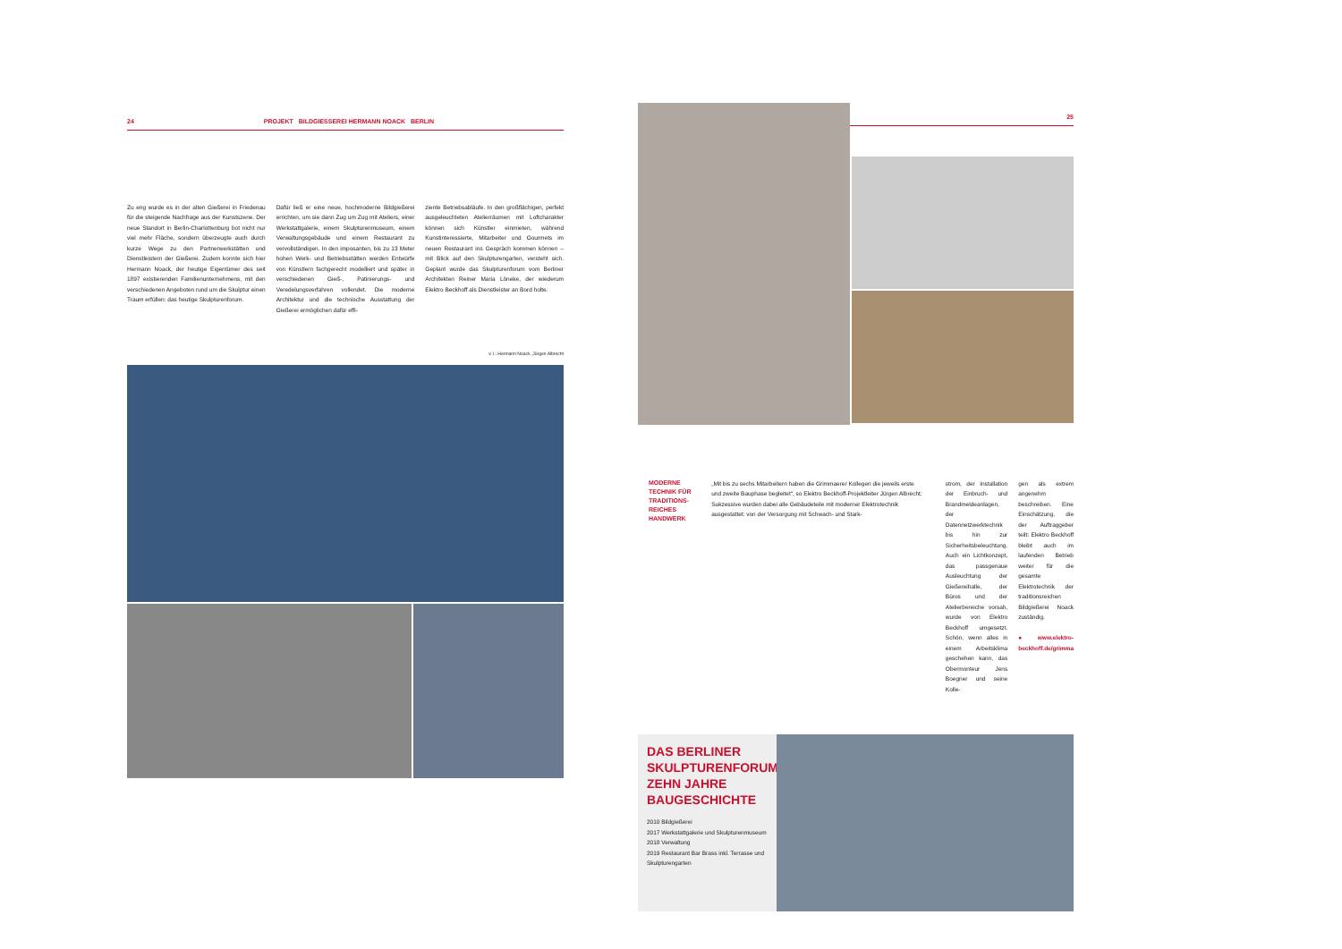24 PROJEKT BILDGIESSEREI HERMANN NOACK BERLIN
Zu eng wurde es in der alten Gießerei in Friedenau für die steigende Nachfrage aus der Kunstszene. Der neue Standort in Berlin-Charlottenburg bot nicht nur viel mehr Fläche, sondern überzeugte auch durch kurze Wege zu den Partnerwerkstätten und Dienstleistern der Gießerei. Zudem konnte sich hier Hermann Noack, der heutige Eigentümer des seit 1897 existierenden Familienunternehmens, mit den verschiedenen Angeboten rund um die Skulptur einen Traum erfüllen: das heutige Skulpturenforum.
Dafür ließ er eine neue, hochmoderne Bildgießerei errichten, um sie dann Zug um Zug mit Ateliers, einer Werkstattgalerie, einem Skulpturenmuseum, einem Verwaltungsgebäude und einem Restaurant zu vervollständigen. In den imposanten, bis zu 13 Meter hohen Werk- und Betriebsstätten werden Entwürfe von Künstlern fachgerecht modelliert und später in verschiedenen Gieß-, Patinierungs- und Veredelungsverfahren vollendet. Die moderne Architektur und die technische Ausstattung der Gießerei ermöglichen dafür effi-
ziente Betriebsabläufe. In den großflächigen, perfekt ausgeleuchteten Atelierräumen mit Loftcharakter können sich Künstler einmieten, während Kunstinteressierte, Mitarbeiter und Gourmets im neuen Restaurant ins Gespräch kommen können – mit Blick auf den Skulpturengarten, versteht sich. Geplant wurde das Skulpturenforum vom Berliner Architekten Reiner Maria Löneke, der wiederum Elektro Beckhoff als Dienstleister an Bord holte.
v. l.: Hermann Noack, Jürgen Albrecht
25
MODERNE TECHNIK FÜR TRADITIONS-REICHES HANDWERK
„Mit bis zu sechs Mitarbeitern haben die Grimmaerer Kollegen die jeweils erste und zweite Bauphase begleitet“, so Elektro Beckhoff-Projektleiter Jürgen Albrecht. Sukzessive wurden dabei alle Gebäudeteile mit moderner Elektrotechnik ausgestattet: von der Versorgung mit Schwach- und Stark-
strom, der Installation der Einbruch- und Brandmeldeanlagen, der Datennetzwerktechnik bis hin zur Sicherheitsbeleuchtung. Auch ein Lichtkonzept, das passgenaue Ausleuchtung der Gießereihalle, der Büros und der Atelierbereiche vorsah, wurde von Elektro Beckhoff umgesetzt. Schön, wenn alles in einem Arbeitsklima geschehen kann, das Obermonteur Jens Boegner und seine Kolle-
gen als extrem angenehm beschreiben. Eine Einschätzung, die der Auftraggeber teilt: Elektro Beckhoff bleibt auch im laufenden Betrieb weiter für die gesamte Elektrotechnik der traditionsreichen Bildgießerei Noack zuständig.
● www.elektro-beckhoff.de/grimma
DAS BERLINER SKULPTURENFORUM: ZEHN JAHRE BAUGESCHICHTE
2010 Bildgießerei
2017 Werkstattgalerie und Skulpturenmuseum
2018 Verwaltung
2019 Restaurant Bar Brass inkl. Terrasse und Skulpturengarten